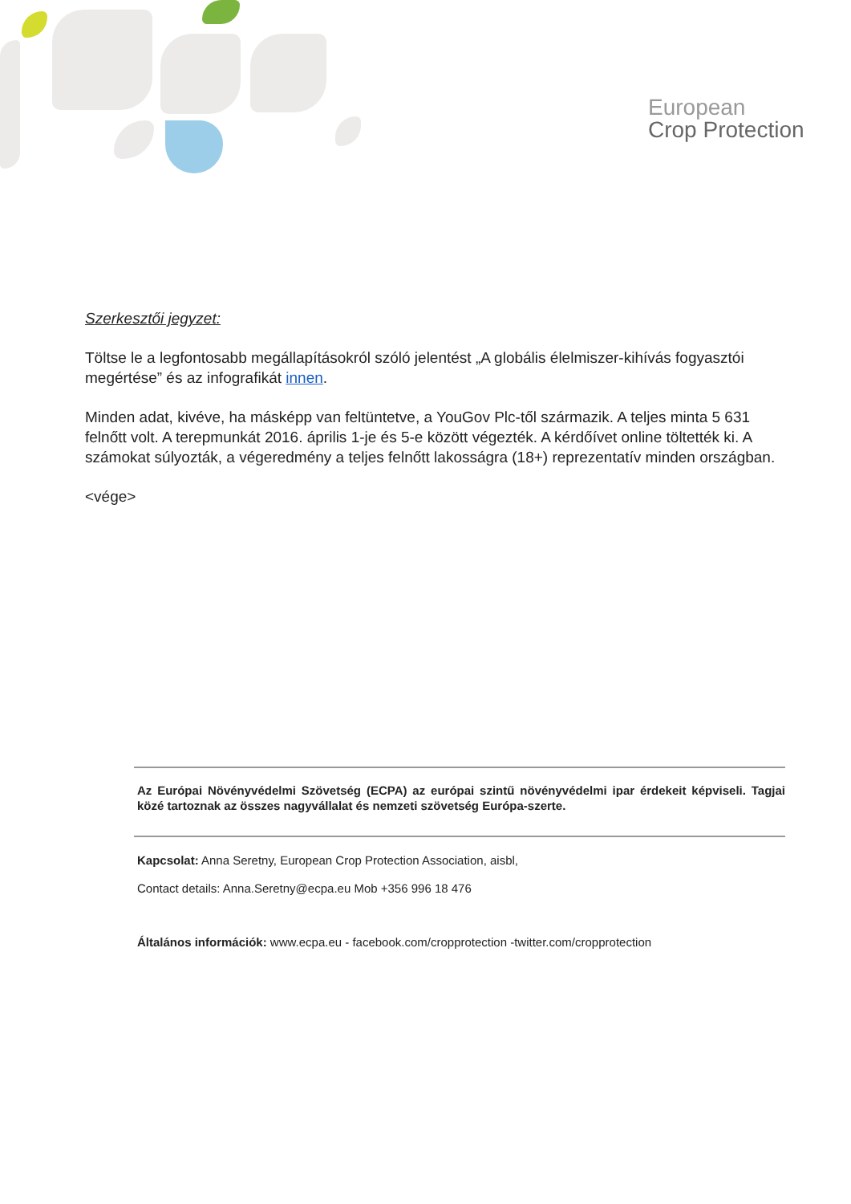European
Crop Protection
Szerkesztői jegyzet:
Töltse le a legfontosabb megállapításokról szóló jelentést „A globális élelmiszer-kihívás fogyasztói megértése” és az infografikát innen.
Minden adat, kivéve, ha másképp van feltüntetve, a YouGov Plc-től származik. A teljes minta 5 631 felnőtt volt. A terepmunkát 2016. április 1-je és 5-e között végezték. A kérdőívet online töltették ki. A számokat súlyozták, a végeredmény a teljes felnőtt lakosságra (18+) reprezentatív minden országban.
<vége>
Az Európai Növényvédelmi Szövetség (ECPA) az európai szintű növényvédelmi ipar érdekeit képviseli. Tagjai közé tartoznak az összes nagyvállalat és nemzeti szövetség Európa-szerte.
Kapcsolat: Anna Seretny, European Crop Protection Association, aisbl,
Contact details: Anna.Seretny@ecpa.eu Mob +356 996 18 476
Általános információk: www.ecpa.eu - facebook.com/cropprotection -twitter.com/cropprotection